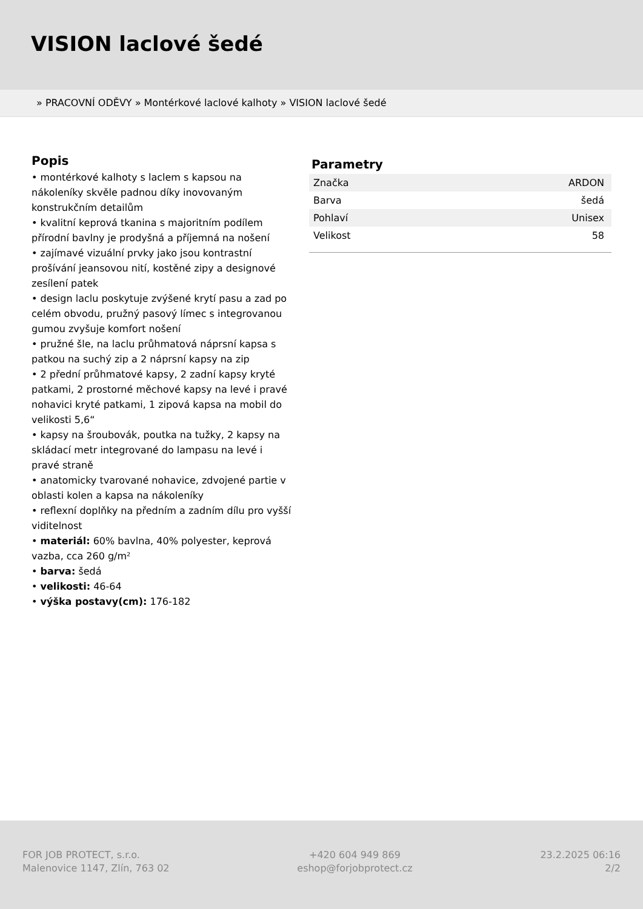VISION laclové šedé
» PRACOVNÍ ODĚVY » Montérkové laclové kalhoty » VISION laclové šedé
Popis
• montérkové kalhoty s laclem s kapsou na nákoleníky skvěle padnou díky inovovaným konstrukčním detailům
• kvalitní keprová tkanina s majoritním podílem přírodní bavlny je prodyšná a příjemná na nošení
• zajímavé vizuální prvky jako jsou kontrastní prošívání jeansovou nití, kostěné zipy a designové zesílení patek
• design laclu poskytuje zvýšené krytí pasu a zad po celém obvodu, pružný pasový límec s integrovanou gumou zvyšuje komfort nošení
• pružné šle, na laclu průhmatová náprsní kapsa s patkou na suchý zip a 2 náprsní kapsy na zip
• 2 přední průhmatové kapsy, 2 zadní kapsy kryté patkami, 2 prostorné měchové kapsy na levé i pravé nohavici kryté patkami, 1 zipová kapsa na mobil do velikosti 5,6“
• kapsy na šroubovák, poutka na tužky, 2 kapsy na skládací metr integrované do lampasu na levé i pravé straně
• anatomicky tvarované nohavice, zdvojené partie v oblasti kolen a kapsa na nákoleníky
• reflexní doplňky na předním a zadním dílu pro vyšší viditelnost
• materiál: 60% bavlna, 40% polyester, keprová vazba, cca 260 g/m²
• barva: šedá
• velikosti: 46-64
• výška postavy(cm): 176-182
Parametry
| Značka | ARDON |
| Barva | šedá |
| Pohlaví | Unisex |
| Velikost | 58 |
FOR JOB PROTECT, s.r.o.
Malenovice 1147, Zlín, 763 02
+420 604 949 869
eshop@forjobprotect.cz
23.2.2025 06:16
2/2